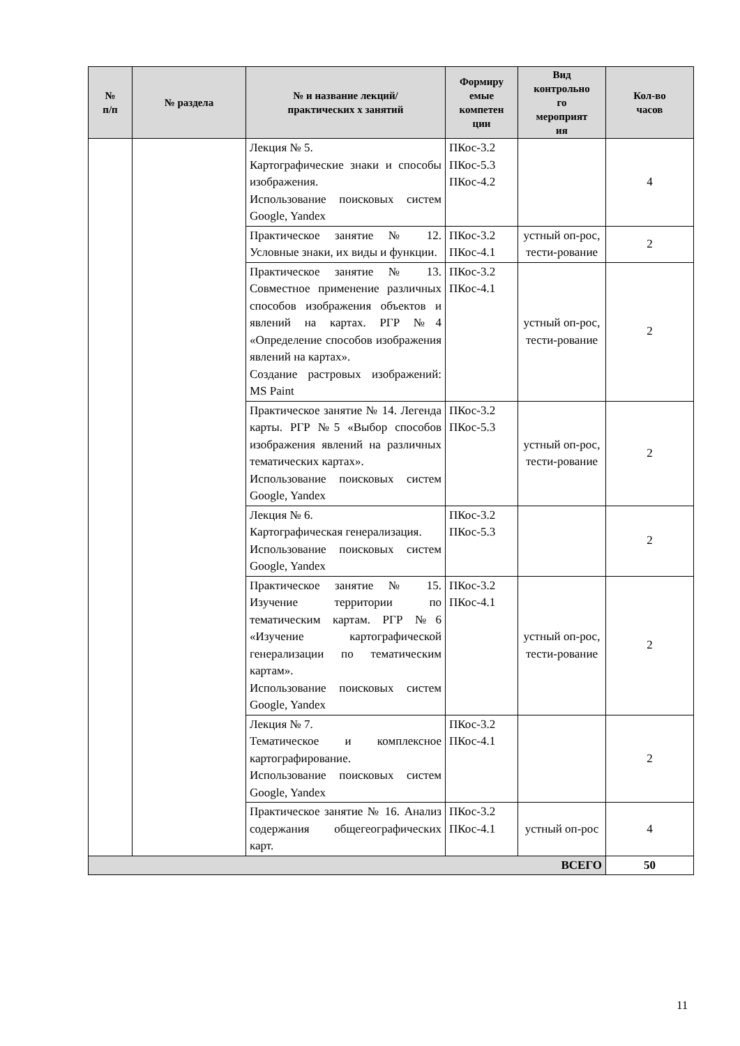| № п/п | № раздела | № и название лекций/ практических х занятий | Формиру емые компетен ции | Вид контрольно го мероприят ия | Кол-во часов |
| --- | --- | --- | --- | --- | --- |
| | | Лекция № 5. Картографические знаки и способы изображения. Использование поисковых систем Google, Yandex | ПКос-3.2 ПКос-5.3 ПКос-4.2 | | 4 |
| | | Практическое занятие № 12. Условные знаки, их виды и функции. | ПКос-3.2 ПКос-4.1 | устный оп-рос, тести-рование | 2 |
| | | Практическое занятие № 13. Совместное применение различных способов изображения объектов и явлений на картах. РГР №4 «Определение способов изображения явлений на картах». Создание растровых изображений: MS Paint | ПКос-3.2 ПКос-4.1 | устный оп-рос, тести-рование | 2 |
| | | Практическое занятие № 14. Легенда карты. РГР №5 «Выбор способов изображения явлений на различных тематических картах». Использование поисковых систем Google, Yandex | ПКос-3.2 ПКос-5.3 | устный оп-рос, тести-рование | 2 |
| | | Лекция № 6. Картографическая генерализация. Использование поисковых систем Google, Yandex | ПКос-3.2 ПКос-5.3 | | 2 |
| | | Практическое занятие № 15. Изучение территории по тематическим картам. РГР №6 «Изучение картографической генерализации по тематическим картам». Использование поисковых систем Google, Yandex | ПКос-3.2 ПКос-4.1 | устный оп-рос, тести-рование | 2 |
| | | Лекция № 7. Тематическое и комплексное картографирование. Использование поисковых систем Google, Yandex | ПКос-3.2 ПКос-4.1 | | 2 |
| | | Практическое занятие № 16. Анализ содержания общегеографических карт. | ПКос-3.2 ПКос-4.1 | устный оп-рос | 4 |
| ВСЕГО | | | | | 50 |
11